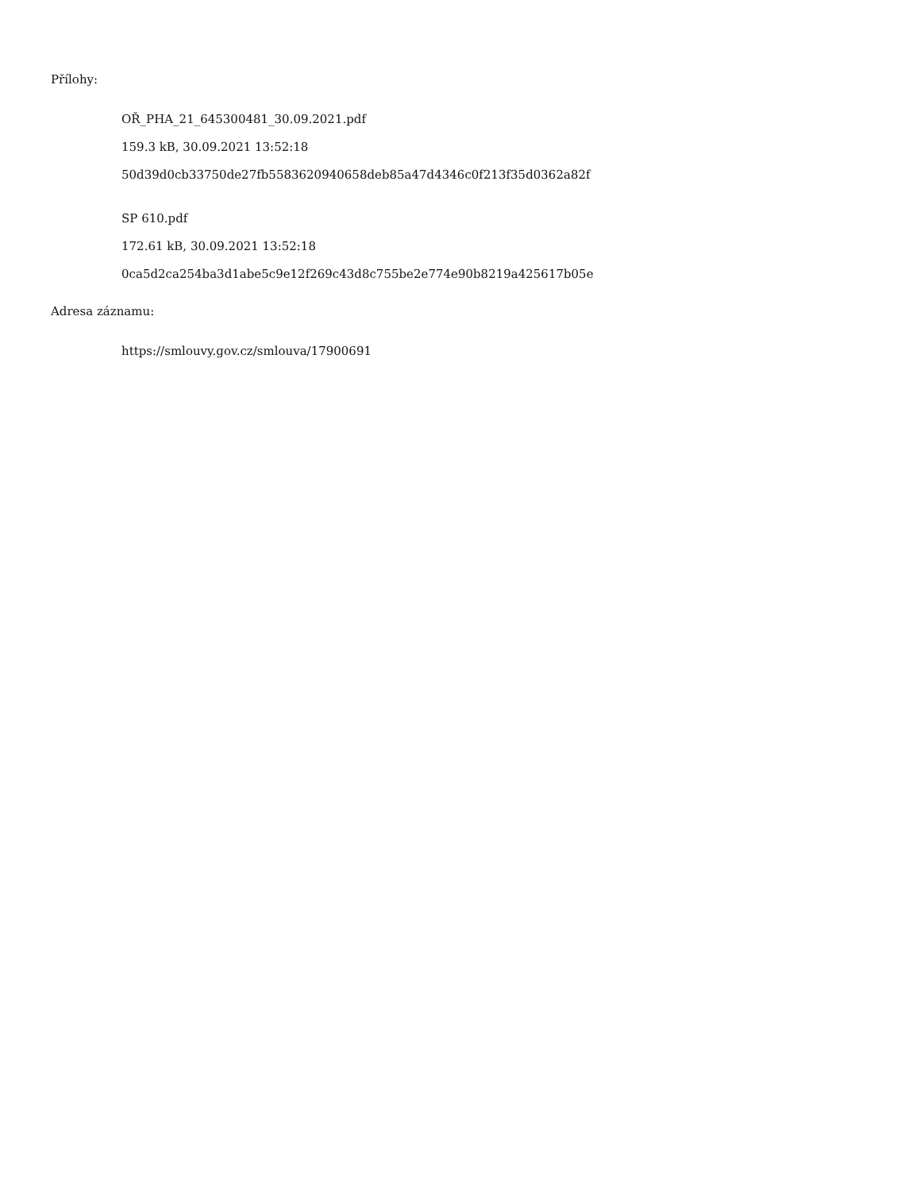Přílohy:
OŘ_PHA_21_645300481_30.09.2021.pdf
159.3 kB, 30.09.2021 13:52:18
50d39d0cb33750de27fb5583620940658deb85a47d4346c0f213f35d0362a82f
SP 610.pdf
172.61 kB, 30.09.2021 13:52:18
0ca5d2ca254ba3d1abe5c9e12f269c43d8c755be2e774e90b8219a425617b05e
Adresa záznamu:
https://smlouvy.gov.cz/smlouva/17900691